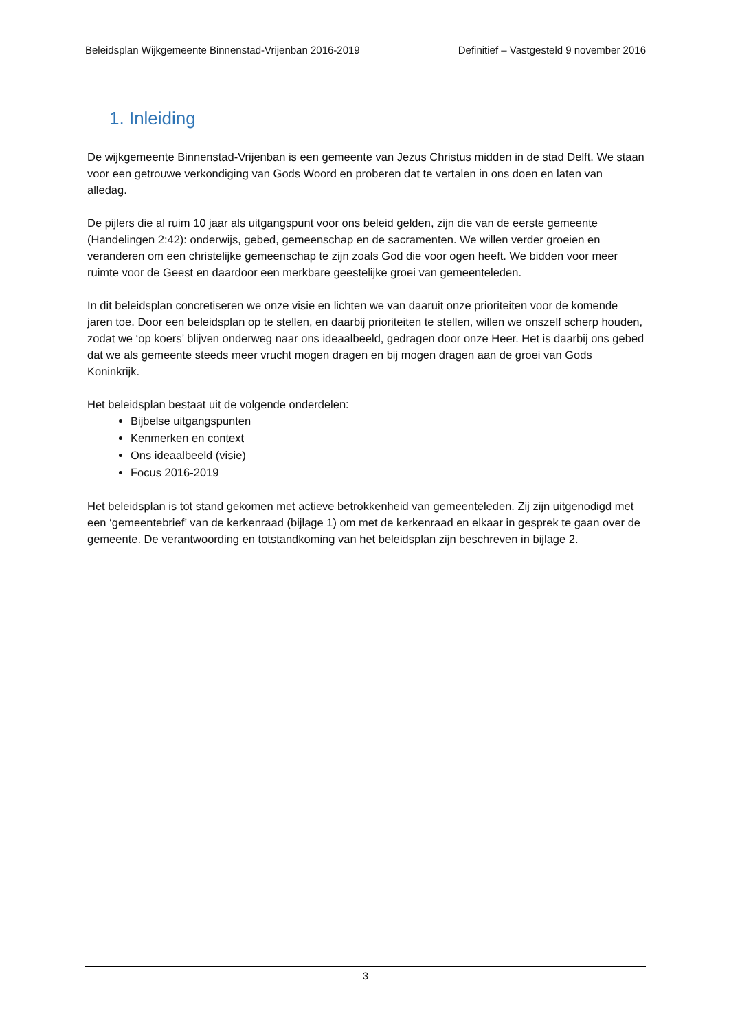Beleidsplan Wijkgemeente Binnenstad-Vrijenban 2016-2019 Definitief – Vastgesteld 9 november 2016
1. Inleiding
De wijkgemeente Binnenstad-Vrijenban is een gemeente van Jezus Christus midden in de stad Delft. We staan voor een getrouwe verkondiging van Gods Woord en proberen dat te vertalen in ons doen en laten van alledag.
De pijlers die al ruim 10 jaar als uitgangspunt voor ons beleid gelden, zijn die van de eerste gemeente (Handelingen 2:42): onderwijs, gebed, gemeenschap en de sacramenten. We willen verder groeien en veranderen om een christelijke gemeenschap te zijn zoals God die voor ogen heeft. We bidden voor meer ruimte voor de Geest en daardoor een merkbare geestelijke groei van gemeenteleden.
In dit beleidsplan concretiseren we onze visie en lichten we van daaruit onze prioriteiten voor de komende jaren toe. Door een beleidsplan op te stellen, en daarbij prioriteiten te stellen, willen we onszelf scherp houden, zodat we ‘op koers’ blijven onderweg naar ons ideaalbeeld, gedragen door onze Heer. Het is daarbij ons gebed dat we als gemeente steeds meer vrucht mogen dragen en bij mogen dragen aan de groei van Gods Koninkrijk.
Het beleidsplan bestaat uit de volgende onderdelen:
Bijbelse uitgangspunten
Kenmerken en context
Ons ideaalbeeld (visie)
Focus 2016-2019
Het beleidsplan is tot stand gekomen met actieve betrokkenheid van gemeenteleden. Zij zijn uitgenodigd met een ‘gemeentebrief’ van de kerkenraad (bijlage 1) om met de kerkenraad en elkaar in gesprek te gaan over de gemeente. De verantwoording en totstandkoming van het beleidsplan zijn beschreven in bijlage 2.
3